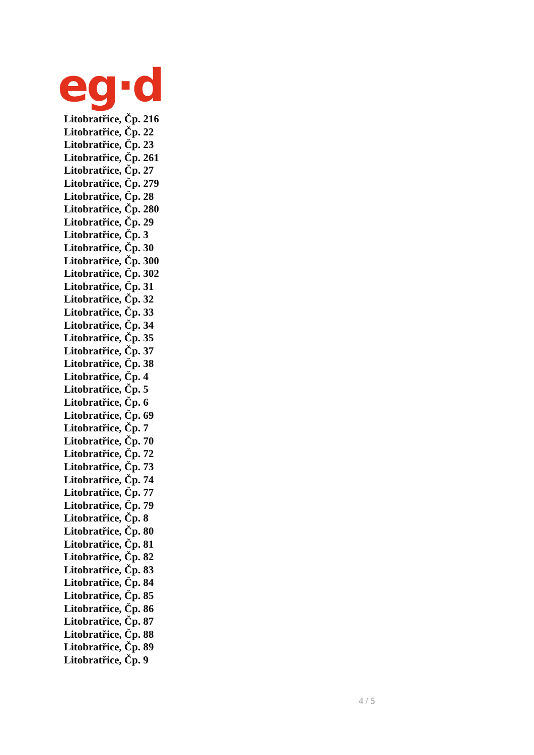eg·d
Litobratřice, Čp. 216
Litobratřice, Čp. 22
Litobratřice, Čp. 23
Litobratřice, Čp. 261
Litobratřice, Čp. 27
Litobratřice, Čp. 279
Litobratřice, Čp. 28
Litobratřice, Čp. 280
Litobratřice, Čp. 29
Litobratřice, Čp. 3
Litobratřice, Čp. 30
Litobratřice, Čp. 300
Litobratřice, Čp. 302
Litobratřice, Čp. 31
Litobratřice, Čp. 32
Litobratřice, Čp. 33
Litobratřice, Čp. 34
Litobratřice, Čp. 35
Litobratřice, Čp. 37
Litobratřice, Čp. 38
Litobratřice, Čp. 4
Litobratřice, Čp. 5
Litobratřice, Čp. 6
Litobratřice, Čp. 69
Litobratřice, Čp. 7
Litobratřice, Čp. 70
Litobratřice, Čp. 72
Litobratřice, Čp. 73
Litobratřice, Čp. 74
Litobratřice, Čp. 77
Litobratřice, Čp. 79
Litobratřice, Čp. 8
Litobratřice, Čp. 80
Litobratřice, Čp. 81
Litobratřice, Čp. 82
Litobratřice, Čp. 83
Litobratřice, Čp. 84
Litobratřice, Čp. 85
Litobratřice, Čp. 86
Litobratřice, Čp. 87
Litobratřice, Čp. 88
Litobratřice, Čp. 89
Litobratřice, Čp. 9
4 / 5